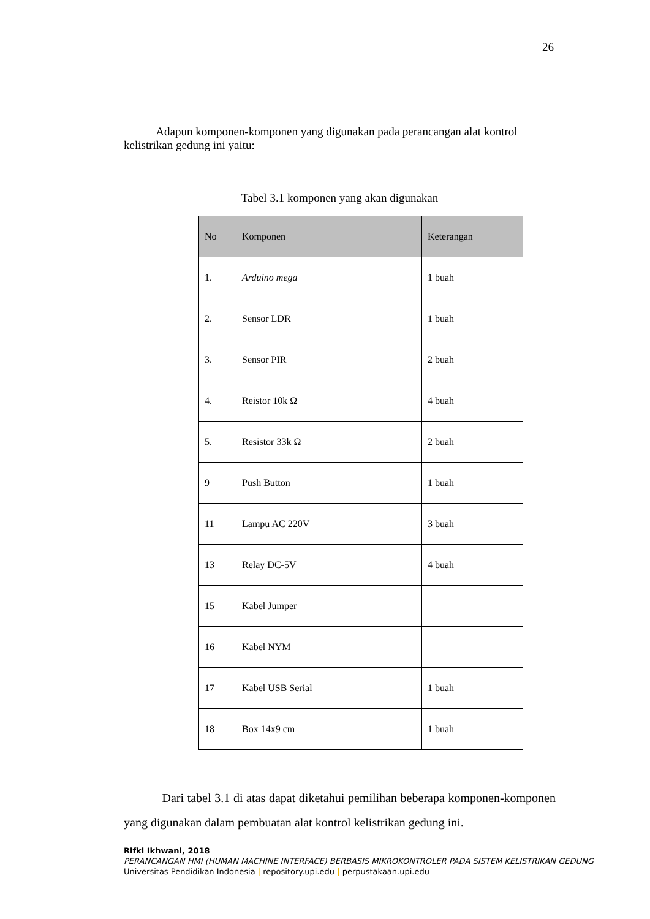26
Adapun komponen-komponen yang digunakan pada perancangan alat kontrol kelistrikan gedung ini yaitu:
Tabel 3.1 komponen yang akan digunakan
| No | Komponen | Keterangan |
| --- | --- | --- |
| 1. | Arduino mega | 1 buah |
| 2. | Sensor LDR | 1 buah |
| 3. | Sensor PIR | 2 buah |
| 4. | Reistor 10k Ω | 4 buah |
| 5. | Resistor 33k Ω | 2 buah |
| 9 | Push Button | 1 buah |
| 11 | Lampu AC 220V | 3 buah |
| 13 | Relay DC-5V | 4 buah |
| 15 | Kabel Jumper | |
| 16 | Kabel NYM | |
| 17 | Kabel USB Serial | 1 buah |
| 18 | Box 14x9 cm | 1 buah |
Dari tabel 3.1 di atas dapat diketahui pemilihan beberapa komponen-komponen yang digunakan dalam pembuatan alat kontrol kelistrikan gedung ini.
Rifki Ikhwani, 2018
PERANCANGAN HMI (HUMAN MACHINE INTERFACE) BERBASIS MIKROKONTROLER PADA SISTEM KELISTRIKAN GEDUNG
Universitas Pendidikan Indonesia | repository.upi.edu | perpustakaan.upi.edu